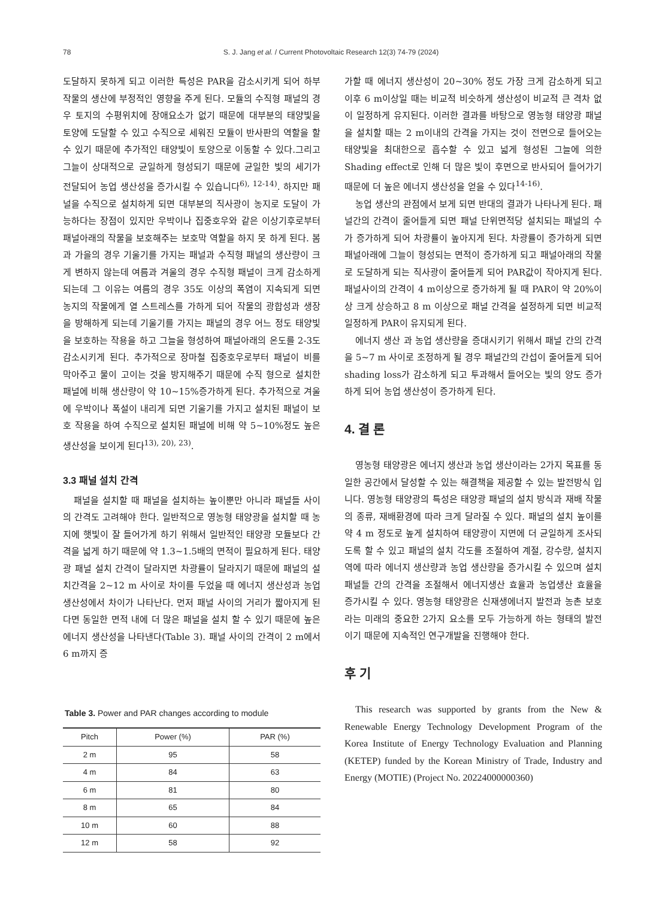78
S. J. Jang et al. / Current Photovoltaic Research 12(3) 74-79 (2024)
도달하지 못하게 되고 이러한 특성은 PAR을 감소시키게 되어 하부 작물의 생산에 부정적인 영향을 주게 된다. 모듈의 수직형 패널의 경우 토지의 수평위치에 장애요소가 없기 때문에 대부분의 태양빛을 토양에 도달할 수 있고 수직으로 세워진 모듈이 반사판의 역할을 할 수 있기 때문에 추가적인 태양빛이 토양으로 이동할 수 있다.그리고 그늘이 상대적으로 균일하게 형성되기 때문에 균일한 빛의 세기가 전달되어 농업 생산성을 증가시킬 수 있습니다<sup>6), 12-14)</sup>. 하지만 패널을 수직으로 설치하게 되면 대부분의 직사광이 농지로 도달이 가능하다는 장점이 있지만 우박이나 집중호우와 같은 이상기후로부터 패널아래의 작물을 보호해주는 보호막 역할을 하지 못 하게 된다. 봄 과 가을의 경우 기울기를 가지는 패널과 수직형 패널의 생산량이 크게 변하지 않는데 여름과 겨울의 경우 수직형 패널이 크게 감소하게 되는데 그 이유는 여름의 경우 35도 이상의 폭염이 지속되게 되면 농지의 작물에게 열 스트레스를 가하게 되어 작물의 광합성과 생장을 방해하게 되는데 기울기를 가지는 패널의 경우 어느 정도 태양빛을 보호하는 작용을 하고 그늘을 형성하여 패널아래의 온도를 2-3도 감소시키게 된다. 추가적으로 장마철 집중호우로부터 패널이 비를 막아주고 물이 고이는 것을 방지해주기 때문에 수직 형으로 설치한 패널에 비해 생산량이 약 10~15%증가하게 된다. 추가적으로 겨울에 우박이나 폭설이 내리게 되면 기울기를 가지고 설치된 패널이 보호 작용을 하여 수직으로 설치된 패널에 비해 약 5~10%정도 높은 생산성을 보이게 된다<sup>13), 20), 23)</sup>.
3.3 패널 설치 간격
패널을 설치할 때 패널을 설치하는 높이뿐만 아니라 패널들 사이의 간격도 고려해야 한다. 일반적으로 영농형 태양광을 설치할 때 농지에 햇빛이 잘 들어가게 하기 위해서 일반적인 태양광 모듈보다 간격을 넓게 하기 때문에 약 1.3~1.5배의 면적이 필요하게 된다. 태양광 패널 설치 간격이 달라지면 차광률이 달라지기 때문에 패널의 설치간격을 2~12 m 사이로 차이를 두었을 때 에너지 생산성과 농업 생산성에서 차이가 나타난다. 먼저 패널 사이의 거리가 짧아지게 된다면 동일한 면적 내에 더 많은 패널을 설치 할 수 있기 때문에 높은 에너지 생산성을 나타낸다(Table 3). 패널 사이의 간격이 2 m에서 6 m까지 증
Table 3. Power and PAR changes according to module
| Pitch | Power (%) | PAR (%) |
| --- | --- | --- |
| 2 m | 95 | 58 |
| 4 m | 84 | 63 |
| 6 m | 81 | 80 |
| 8 m | 65 | 84 |
| 10 m | 60 | 88 |
| 12 m | 58 | 92 |
가할 때 에너지 생산성이 20~30% 정도 가장 크게 감소하게 되고 이후 6 m이상일 때는 비교적 비슷하게 생산성이 비교적 큰 격차 없이 일정하게 유지된다. 이러한 결과를 바탕으로 영농형 태양광 패널을 설치할 때는 2 m이내의 간격을 가지는 것이 전면으로 들어오는 태양빛을 최대한으로 흡수할 수 있고 넓게 형성된 그늘에 의한 Shading effect로 인해 더 많은 빛이 후면으로 반사되어 들어가기 때문에 더 높은 에너지 생산성을 얻을 수 있다<sup>14-16)</sup>.
농업 생산의 관점에서 보게 되면 반대의 결과가 나타나게 된다. 패널간의 간격이 줄어들게 되면 패널 단위면적당 설치되는 패널의 수가 증가하게 되어 차광률이 높아지게 된다. 차광률이 증가하게 되면 패널아래에 그늘이 형성되는 면적이 증가하게 되고 패널아래의 작물로 도달하게 되는 직사광이 줄어들게 되어 PAR값이 작아지게 된다. 패널사이의 간격이 4 m이상으로 증가하게 될 때 PAR이 약 20%이상 크게 상승하고 8 m 이상으로 패널 간격을 설정하게 되면 비교적 일정하게 PAR이 유지되게 된다.
에너지 생산 과 농업 생산량을 증대시키기 위해서 패널 간의 간격을 5~7 m 사이로 조정하게 될 경우 패널간의 간섭이 줄어들게 되어 shading loss가 감소하게 되고 투과해서 들어오는 빛의 양도 증가하게 되어 농업 생산성이 증가하게 된다.
4. 결 론
영농형 태양광은 에너지 생산과 농업 생산이라는 2가지 목표를 동일한 공간에서 달성할 수 있는 해결책을 제공할 수 있는 발전방식 입니다. 영농형 태양광의 특성은 태양광 패널의 설치 방식과 재배 작물의 종류, 재배환경에 따라 크게 달라질 수 있다. 패널의 설치 높이를 약 4 m 정도로 높게 설치하여 태양광이 지면에 더 균일하게 조사되도록 할 수 있고 패널의 설치 각도를 조절하여 계절, 강수량, 설치지역에 따라 에너지 생산량과 농업 생산량을 증가시킬 수 있으며 설치 패널들 간의 간격을 조절해서 에너지생산 효율과 농업생산 효율을 증가시킬 수 있다. 영농형 태양광은 신재생에너지 발전과 농촌 보호라는 미래의 중요한 2가지 요소를 모두 가능하게 하는 형태의 발전이기 때문에 지속적인 연구개발을 진행해야 한다.
후 기
This research was supported by grants from the New & Renewable Energy Technology Development Program of the Korea Institute of Energy Technology Evaluation and Planning (KETEP) funded by the Korean Ministry of Trade, Industry and Energy (MOTIE) (Project No. 20224000000360)